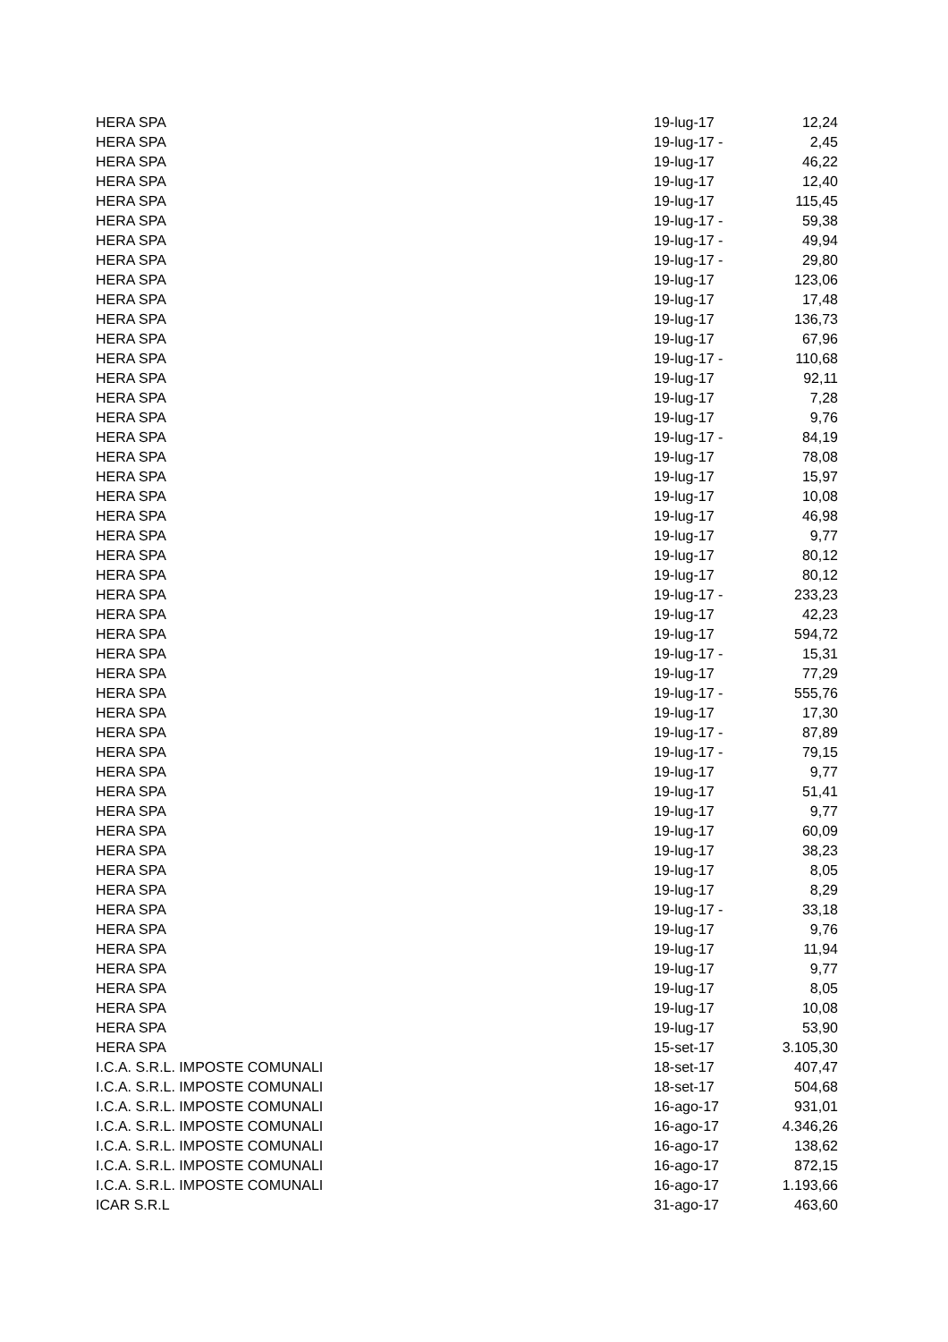| HERA SPA | 19-lug-17 | 12,24 |
| HERA SPA | 19-lug-17 - | 2,45 |
| HERA SPA | 19-lug-17 | 46,22 |
| HERA SPA | 19-lug-17 | 12,40 |
| HERA SPA | 19-lug-17 | 115,45 |
| HERA SPA | 19-lug-17 - | 59,38 |
| HERA SPA | 19-lug-17 - | 49,94 |
| HERA SPA | 19-lug-17 - | 29,80 |
| HERA SPA | 19-lug-17 | 123,06 |
| HERA SPA | 19-lug-17 | 17,48 |
| HERA SPA | 19-lug-17 | 136,73 |
| HERA SPA | 19-lug-17 | 67,96 |
| HERA SPA | 19-lug-17 - | 110,68 |
| HERA SPA | 19-lug-17 | 92,11 |
| HERA SPA | 19-lug-17 | 7,28 |
| HERA SPA | 19-lug-17 | 9,76 |
| HERA SPA | 19-lug-17 - | 84,19 |
| HERA SPA | 19-lug-17 | 78,08 |
| HERA SPA | 19-lug-17 | 15,97 |
| HERA SPA | 19-lug-17 | 10,08 |
| HERA SPA | 19-lug-17 | 46,98 |
| HERA SPA | 19-lug-17 | 9,77 |
| HERA SPA | 19-lug-17 | 80,12 |
| HERA SPA | 19-lug-17 | 80,12 |
| HERA SPA | 19-lug-17 - | 233,23 |
| HERA SPA | 19-lug-17 | 42,23 |
| HERA SPA | 19-lug-17 | 594,72 |
| HERA SPA | 19-lug-17 - | 15,31 |
| HERA SPA | 19-lug-17 | 77,29 |
| HERA SPA | 19-lug-17 - | 555,76 |
| HERA SPA | 19-lug-17 | 17,30 |
| HERA SPA | 19-lug-17 - | 87,89 |
| HERA SPA | 19-lug-17 - | 79,15 |
| HERA SPA | 19-lug-17 | 9,77 |
| HERA SPA | 19-lug-17 | 51,41 |
| HERA SPA | 19-lug-17 | 9,77 |
| HERA SPA | 19-lug-17 | 60,09 |
| HERA SPA | 19-lug-17 | 38,23 |
| HERA SPA | 19-lug-17 | 8,05 |
| HERA SPA | 19-lug-17 | 8,29 |
| HERA SPA | 19-lug-17 - | 33,18 |
| HERA SPA | 19-lug-17 | 9,76 |
| HERA SPA | 19-lug-17 | 11,94 |
| HERA SPA | 19-lug-17 | 9,77 |
| HERA SPA | 19-lug-17 | 8,05 |
| HERA SPA | 19-lug-17 | 10,08 |
| HERA SPA | 19-lug-17 | 53,90 |
| HERA SPA | 15-set-17 | 3.105,30 |
| I.C.A. S.R.L. IMPOSTE COMUNALI | 18-set-17 | 407,47 |
| I.C.A. S.R.L. IMPOSTE COMUNALI | 18-set-17 | 504,68 |
| I.C.A. S.R.L. IMPOSTE COMUNALI | 16-ago-17 | 931,01 |
| I.C.A. S.R.L. IMPOSTE COMUNALI | 16-ago-17 | 4.346,26 |
| I.C.A. S.R.L. IMPOSTE COMUNALI | 16-ago-17 | 138,62 |
| I.C.A. S.R.L. IMPOSTE COMUNALI | 16-ago-17 | 872,15 |
| I.C.A. S.R.L. IMPOSTE COMUNALI | 16-ago-17 | 1.193,66 |
| ICAR S.R.L | 31-ago-17 | 463,60 |